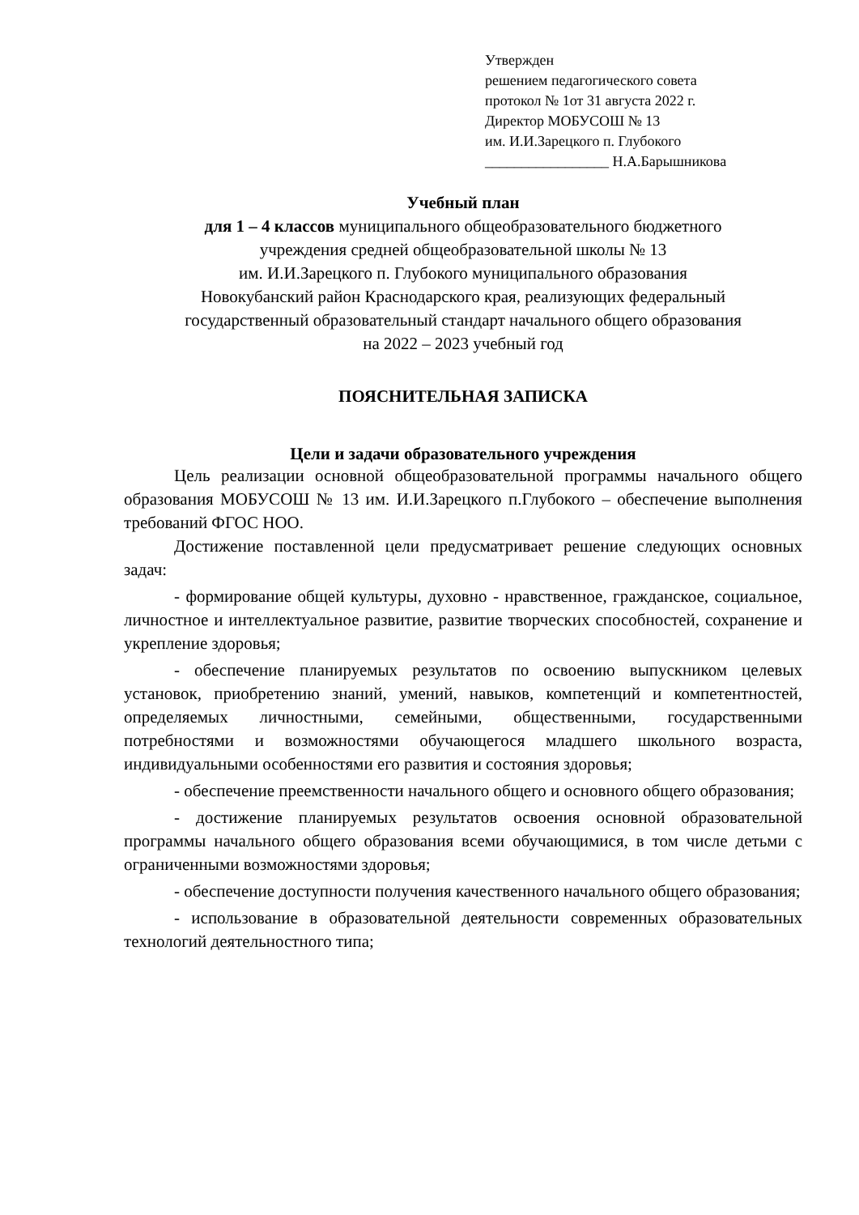Утвержден
решением педагогического совета
протокол № 1от 31 августа 2022 г.
Директор МОБУСОШ № 13
им. И.И.Зарецкого п. Глубокого
_________________ Н.А.Барышникова
Учебный план
для 1 – 4 классов муниципального общеобразовательного бюджетного
учреждения средней общеобразовательной школы № 13
им. И.И.Зарецкого п. Глубокого муниципального образования
Новокубанский район Краснодарского края, реализующих федеральный
государственный образовательный стандарт начального общего образования
на 2022 – 2023 учебный год
ПОЯСНИТЕЛЬНАЯ ЗАПИСКА
Цели и задачи образовательного учреждения
Цель реализации основной общеобразовательной программы начального общего образования МОБУСОШ № 13 им. И.И.Зарецкого п.Глубокого – обеспечение выполнения требований ФГОС НОО.
Достижение поставленной цели предусматривает решение следующих основных задач:
- формирование общей культуры, духовно - нравственное, гражданское, социальное, личностное и интеллектуальное развитие, развитие творческих способностей, сохранение и укрепление здоровья;
- обеспечение планируемых результатов по освоению выпускником целевых установок, приобретению знаний, умений, навыков, компетенций и компетентностей, определяемых личностными, семейными, общественными, государственными потребностями и возможностями обучающегося младшего школьного возраста, индивидуальными особенностями его развития и состояния здоровья;
- обеспечение преемственности начального общего и основного общего образования;
- достижение планируемых результатов освоения основной образовательной программы начального общего образования всеми обучающимися, в том числе детьми с ограниченными возможностями здоровья;
- обеспечение доступности получения качественного начального общего образования;
- использование в образовательной деятельности современных образовательных технологий деятельностного типа;